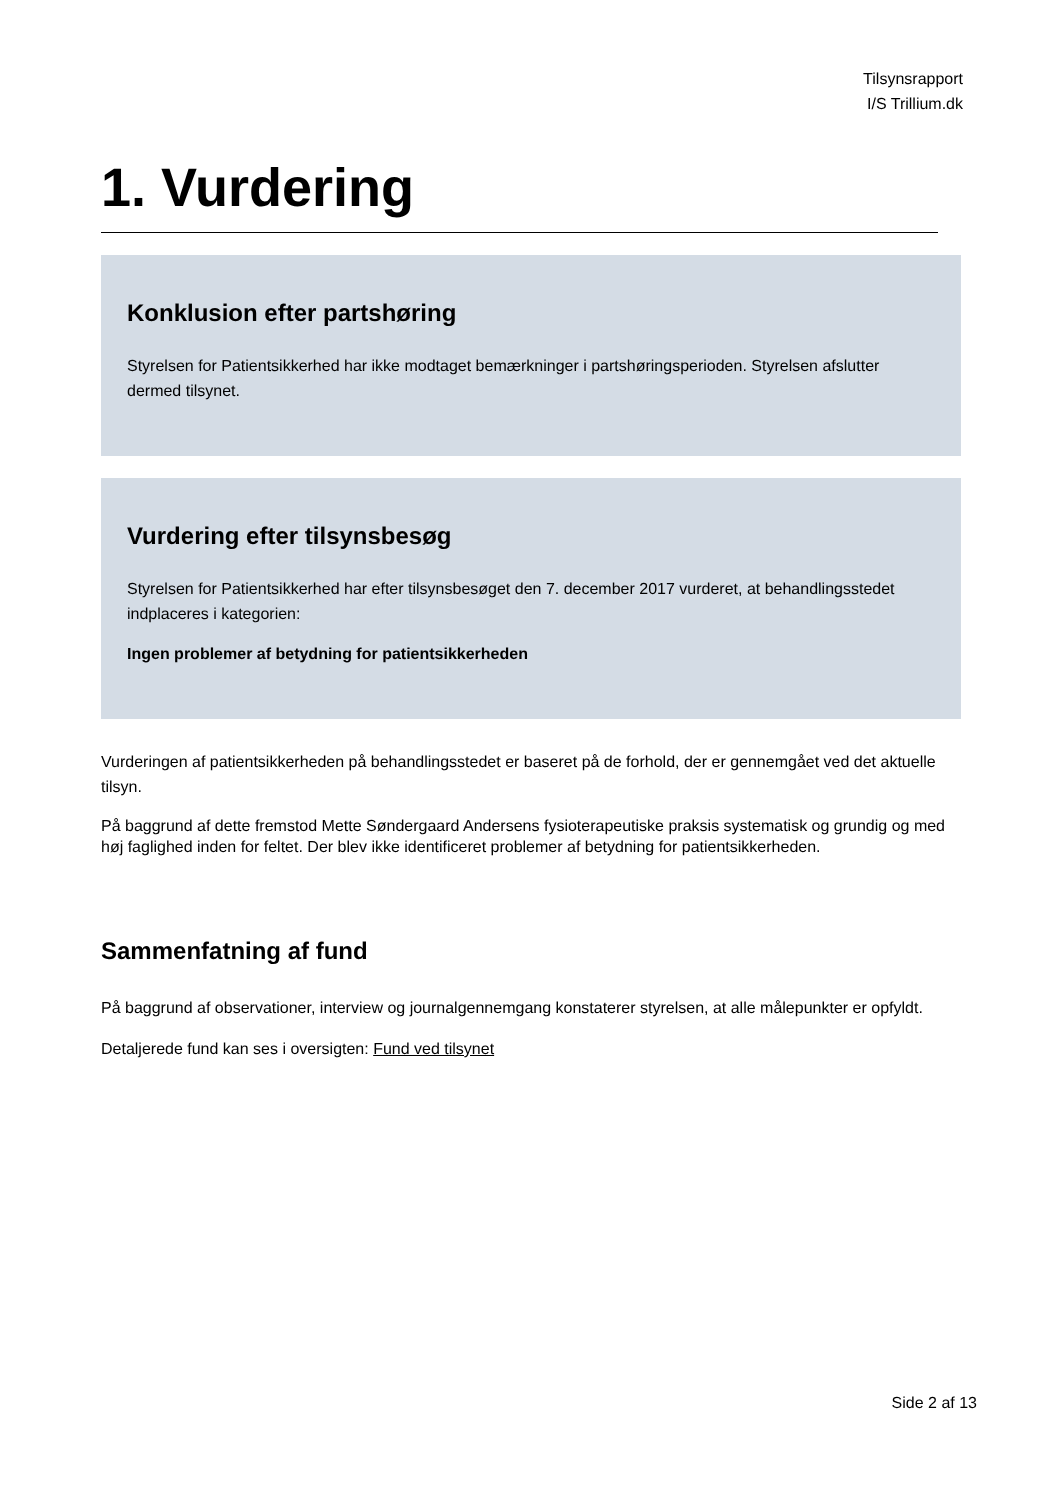Tilsynsrapport
I/S Trillium.dk
1. Vurdering
Konklusion efter partshøring
Styrelsen for Patientsikkerhed har ikke modtaget bemærkninger i partshøringsperioden. Styrelsen afslutter dermed tilsynet.
Vurdering efter tilsynsbesøg
Styrelsen for Patientsikkerhed har efter tilsynsbesøget den 7. december 2017 vurderet, at behandlingsstedet indplaceres i kategorien:
Ingen problemer af betydning for patientsikkerheden
Vurderingen af patientsikkerheden på behandlingsstedet er baseret på de forhold, der er gennemgået ved det aktuelle tilsyn.
På baggrund af dette fremstod Mette Søndergaard Andersens fysioterapeutiske praksis systematisk og grundig og med høj faglighed inden for feltet. Der blev ikke identificeret problemer af betydning for patientsikkerheden.
Sammenfatning af fund
På baggrund af observationer, interview og journalgennemgang konstaterer styrelsen, at alle målepunkter er opfyldt.
Detaljerede fund kan ses i oversigten: Fund ved tilsynet
Side 2 af 13